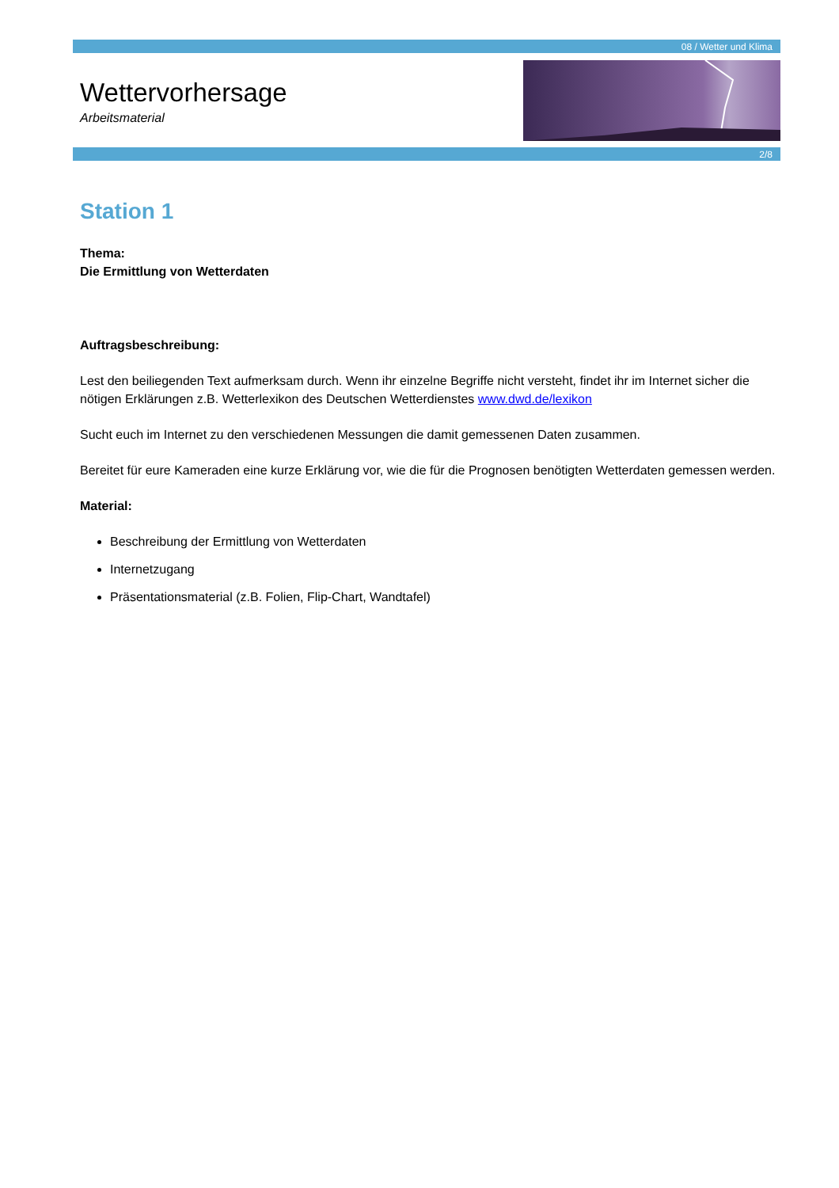08 / Wetter und Klima
Wettervorhersage
Arbeitsmaterial
2/8
Station 1
Thema:
Die Ermittlung von Wetterdaten
Auftragsbeschreibung:
Lest den beiliegenden Text aufmerksam durch. Wenn ihr einzelne Begriffe nicht versteht, findet ihr im Internet sicher die nötigen Erklärungen z.B. Wetterlexikon des Deutschen Wetterdienstes www.dwd.de/lexikon
Sucht euch im Internet zu den verschiedenen Messungen die damit gemessenen Daten zusammen.
Bereitet für eure Kameraden eine kurze Erklärung vor, wie die für die Prognosen benötigten Wetterdaten gemessen werden.
Material:
Beschreibung der Ermittlung von Wetterdaten
Internetzugang
Präsentationsmaterial (z.B. Folien, Flip-Chart, Wandtafel)